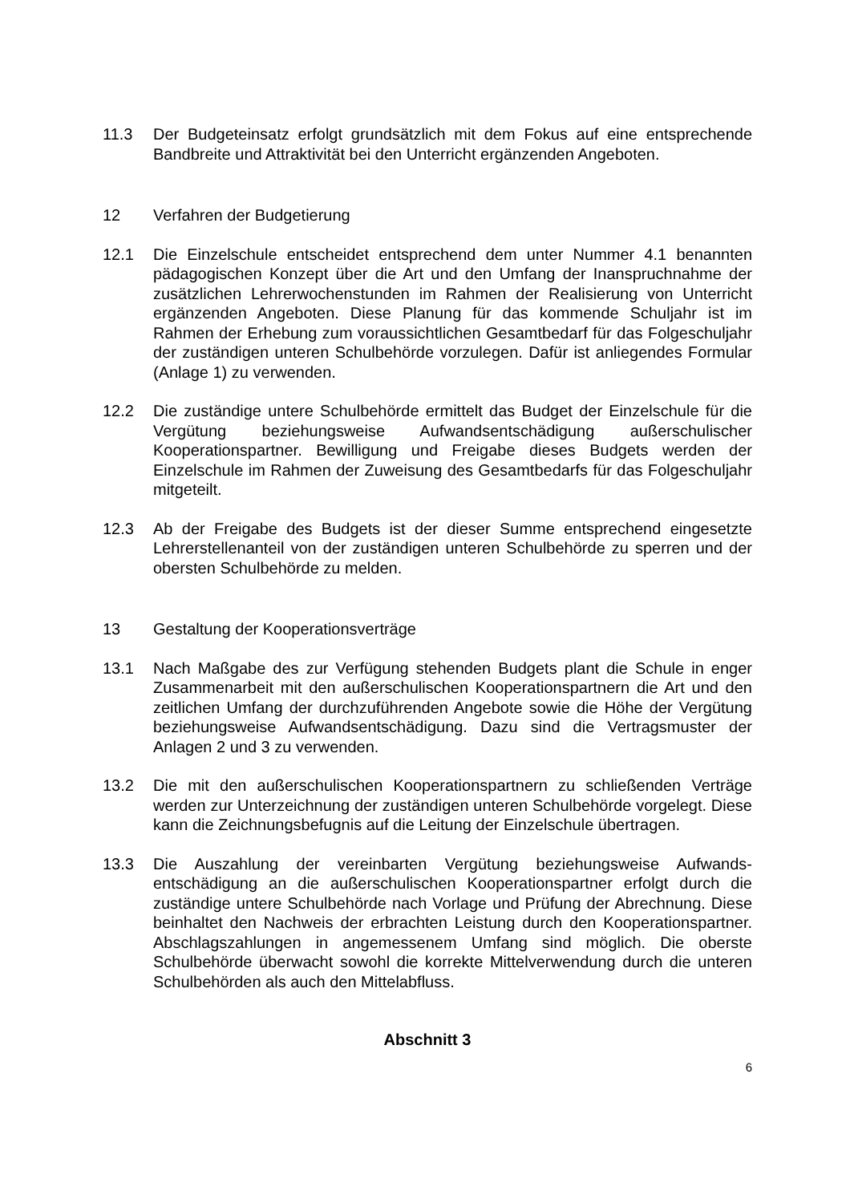11.3 Der Budgeteinsatz erfolgt grundsätzlich mit dem Fokus auf eine entsprechende Bandbreite und Attraktivität bei den Unterricht ergänzenden Angeboten.
12 Verfahren der Budgetierung
12.1 Die Einzelschule entscheidet entsprechend dem unter Nummer 4.1 benannten pädagogischen Konzept über die Art und den Umfang der Inanspruchnahme der zusätzlichen Lehrerwochenstunden im Rahmen der Realisierung von Unterricht ergänzenden Angeboten. Diese Planung für das kommende Schuljahr ist im Rahmen der Erhebung zum voraussichtlichen Gesamtbedarf für das Folgeschuljahr der zuständigen unteren Schulbehörde vorzulegen. Dafür ist anliegendes Formular (Anlage 1) zu verwenden.
12.2 Die zuständige untere Schulbehörde ermittelt das Budget der Einzelschule für die Vergütung beziehungsweise Aufwandsentschädigung außerschulischer Kooperationspartner. Bewilligung und Freigabe dieses Budgets werden der Einzelschule im Rahmen der Zuweisung des Gesamtbedarfs für das Folgeschuljahr mitgeteilt.
12.3 Ab der Freigabe des Budgets ist der dieser Summe entsprechend eingesetzte Lehrerstellenanteil von der zuständigen unteren Schulbehörde zu sperren und der obersten Schulbehörde zu melden.
13 Gestaltung der Kooperationsverträge
13.1 Nach Maßgabe des zur Verfügung stehenden Budgets plant die Schule in enger Zusammenarbeit mit den außerschulischen Kooperationspartnern die Art und den zeitlichen Umfang der durchzuführenden Angebote sowie die Höhe der Vergütung beziehungsweise Aufwandsentschädigung. Dazu sind die Vertragsmuster der Anlagen 2 und 3 zu verwenden.
13.2 Die mit den außerschulischen Kooperationspartnern zu schließenden Verträge werden zur Unterzeichnung der zuständigen unteren Schulbehörde vorgelegt. Diese kann die Zeichnungsbefugnis auf die Leitung der Einzelschule übertragen.
13.3 Die Auszahlung der vereinbarten Vergütung beziehungsweise Aufwands-entschädigung an die außerschulischen Kooperationspartner erfolgt durch die zuständige untere Schulbehörde nach Vorlage und Prüfung der Abrechnung. Diese beinhaltet den Nachweis der erbrachten Leistung durch den Kooperationspartner. Abschlagszahlungen in angemessenem Umfang sind möglich. Die oberste Schulbehörde überwacht sowohl die korrekte Mittelverwendung durch die unteren Schulbehörden als auch den Mittelabfluss.
Abschnitt 3
6